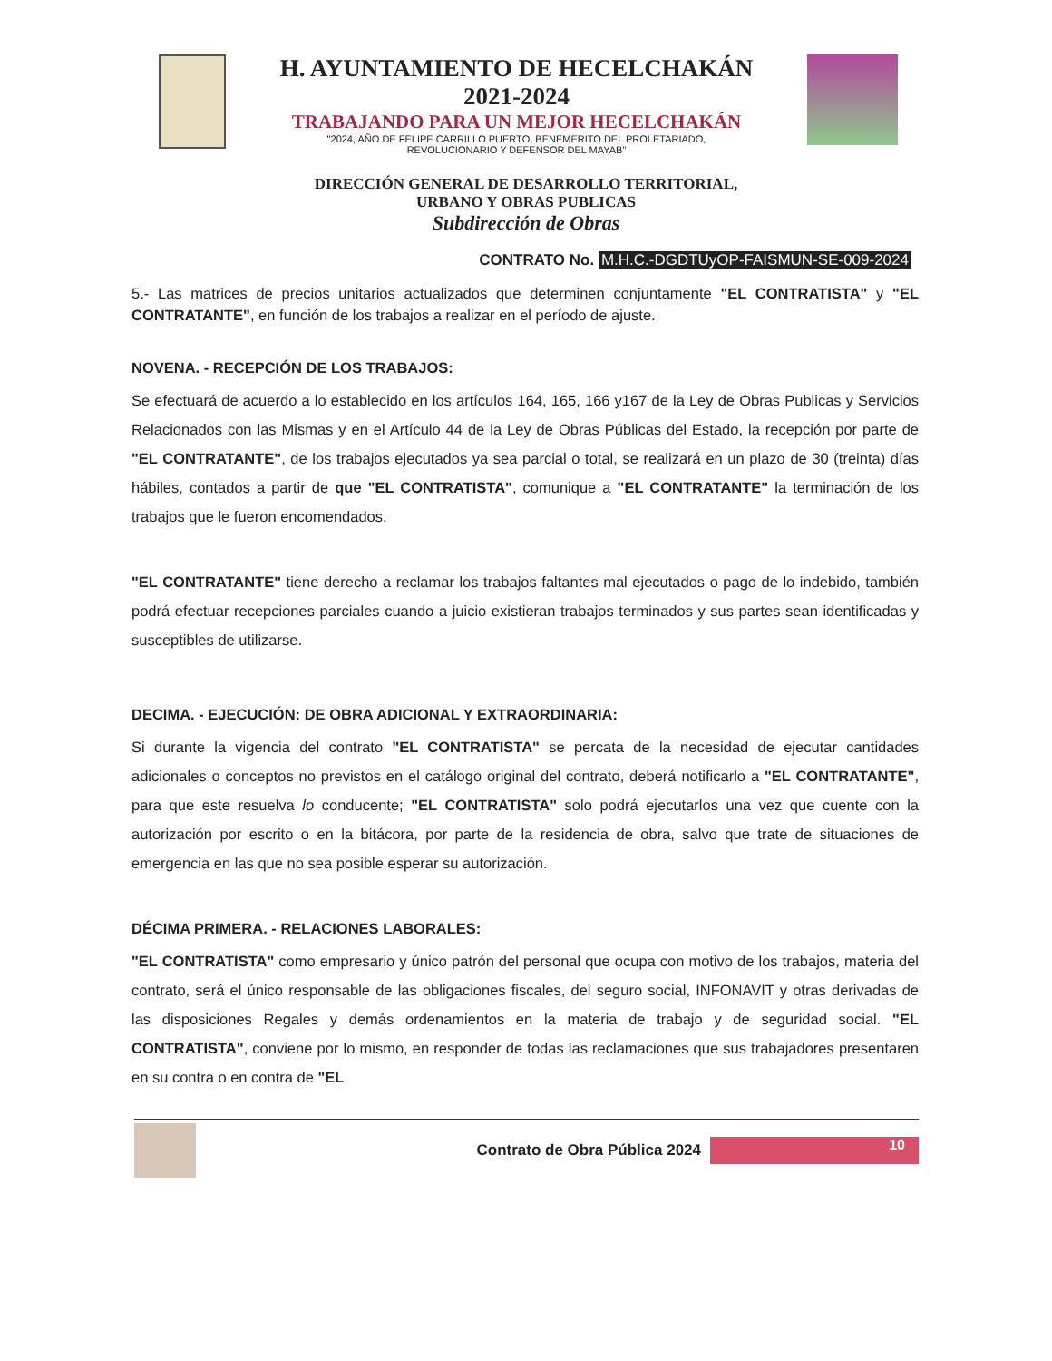H. AYUNTAMIENTO DE HECELCHAKÁN
2021-2024
TRABAJANDO PARA UN MEJOR HECELCHAKÁN
"2024, AÑO DE FELIPE CARRILLO PUERTO, BENEMERITO DEL PROLETARIADO,
REVOLUCIONARIO Y DEFENSOR DEL MAYAB"
DIRECCIÓN GENERAL DE DESARROLLO TERRITORIAL,
URBANO Y OBRAS PUBLICAS
Subdirección de Obras
CONTRATO No. M.H.C.-DGDTUyOP-FAISMUN-SE-009-2024
5.- Las matrices de precios unitarios actualizados que determinen conjuntamente "EL CONTRATISTA" y "EL CONTRATANTE", en función de los trabajos a realizar en el período de ajuste.
NOVENA. - RECEPCIÓN DE LOS TRABAJOS:
Se efectuará de acuerdo a lo establecido en los artículos 164, 165, 166 y167 de la Ley de Obras Publicas y Servicios Relacionados con las Mismas y en el Artículo 44 de la Ley de Obras Públicas del Estado, la recepción por parte de "EL CONTRATANTE", de los trabajos ejecutados ya sea parcial o total, se realizará en un plazo de 30 (treinta) días hábiles, contados a partir de que "EL CONTRATISTA", comunique a "EL CONTRATANTE" la terminación de los trabajos que le fueron encomendados.
"EL CONTRATANTE" tiene derecho a reclamar los trabajos faltantes mal ejecutados o pago de lo indebido, también podrá efectuar recepciones parciales cuando a juicio existieran trabajos terminados y sus partes sean identificadas y susceptibles de utilizarse.
DECIMA. - EJECUCIÓN: DE OBRA ADICIONAL Y EXTRAORDINARIA:
Si durante la vigencia del contrato "EL CONTRATISTA" se percata de la necesidad de ejecutar cantidades adicionales o conceptos no previstos en el catálogo original del contrato, deberá notificarlo a "EL CONTRATANTE", para que este resuelva lo conducente; "EL CONTRATISTA" solo podrá ejecutarlos una vez que cuente con la autorización por escrito o en la bitácora, por parte de la residencia de obra, salvo que trate de situaciones de emergencia en las que no sea posible esperar su autorización.
DÉCIMA PRIMERA. - RELACIONES LABORALES:
"EL CONTRATISTA" como empresario y único patrón del personal que ocupa con motivo de los trabajos, materia del contrato, será el único responsable de las obligaciones fiscales, del seguro social, INFONAVIT y otras derivadas de las disposiciones Regales y demás ordenamientos en la materia de trabajo y de seguridad social. "EL CONTRATISTA", conviene por lo mismo, en responder de todas las reclamaciones que sus trabajadores presentaren en su contra o en contra de "EL
Contrato de Obra Pública 2024
10